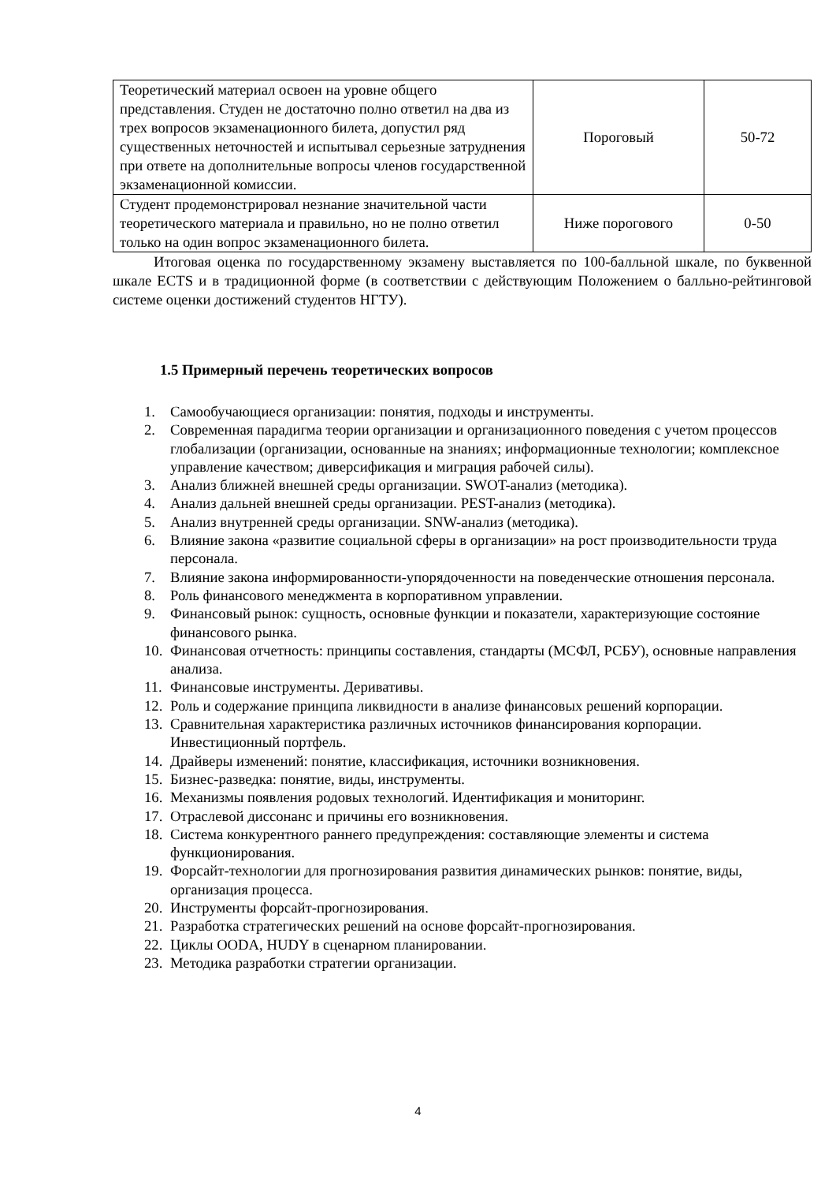| Теоретический материал освоен на уровне общего представления. Студен не достаточно полно ответил на два из трех вопросов экзаменационного билета, допустил ряд существенных неточностей и испытывал серьезные затруднения при ответе на дополнительные вопросы членов государственной экзаменационной комиссии. | Пороговый | 50-72 |
| Студент продемонстрировал незнание значительной части теоретического материала и правильно, но не полно ответил только на один вопрос экзаменационного билета. | Ниже порогового | 0-50 |
Итоговая оценка по государственному экзамену выставляется по 100-балльной шкале, по буквенной шкале ECTS и в традиционной форме (в соответствии с действующим Положением о балльно-рейтинговой системе оценки достижений студентов НГТУ).
1.5 Примерный перечень теоретических вопросов
1. Самообучающиеся организации: понятия, подходы и инструменты.
2. Современная парадигма теории организации и организационного поведения с учетом процессов глобализации (организации, основанные на знаниях; информационные технологии; комплексное управление качеством; диверсификация и миграция рабочей силы).
3. Анализ ближней внешней среды организации. SWOT-анализ (методика).
4. Анализ дальней внешней среды организации. PEST-анализ (методика).
5. Анализ внутренней среды организации. SNW-анализ (методика).
6. Влияние закона «развитие социальной сферы в организации» на рост производительности труда персонала.
7. Влияние закона информированности-упорядоченности на поведенческие отношения персонала.
8. Роль финансового менеджмента в корпоративном управлении.
9. Финансовый рынок: сущность, основные функции и показатели, характеризующие состояние финансового рынка.
10. Финансовая отчетность: принципы составления, стандарты (МСФЛ, РСБУ), основные направления анализа.
11. Финансовые инструменты. Деривативы.
12. Роль и содержание принципа ликвидности в анализе финансовых решений корпорации.
13. Сравнительная характеристика различных источников финансирования корпорации. Инвестиционный портфель.
14. Драйверы изменений: понятие, классификация, источники возникновения.
15. Бизнес-разведка: понятие, виды, инструменты.
16. Механизмы появления родовых технологий. Идентификация и мониторинг.
17. Отраслевой диссонанс и причины его возникновения.
18. Система конкурентного раннего предупреждения: составляющие элементы и система функционирования.
19. Форсайт-технологии для прогнозирования развития динамических рынков: понятие, виды, организация процесса.
20. Инструменты форсайт-прогнозирования.
21. Разработка стратегических решений на основе форсайт-прогнозирования.
22. Циклы OODA, HUDY в сценарном планировании.
23. Методика разработки стратегии организации.
4